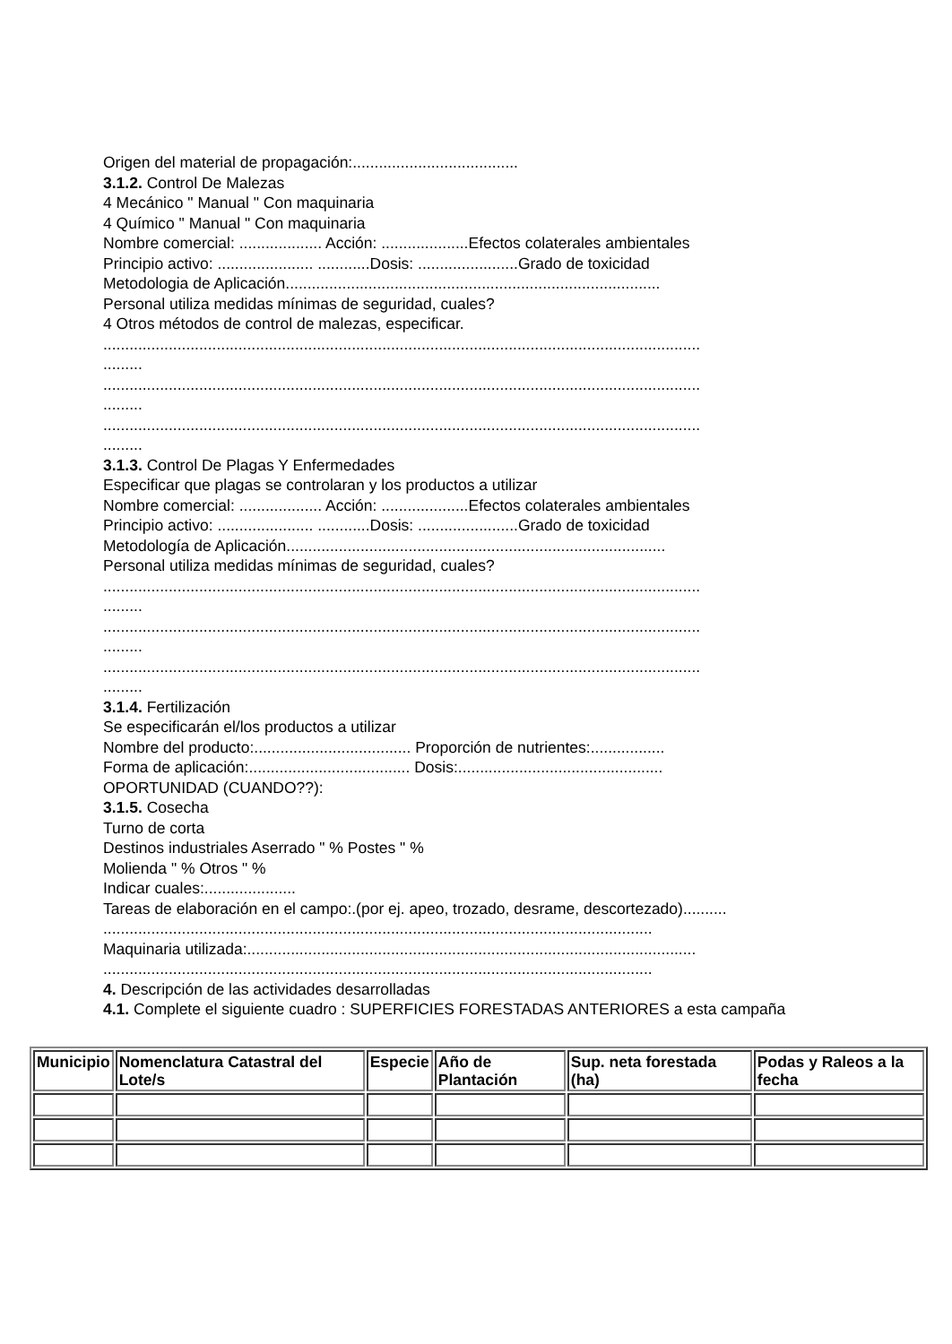Origen del material de propagación:......................................
3.1.2. Control De Malezas
4 Mecánico " Manual " Con maquinaria
4 Químico " Manual " Con maquinaria
Nombre comercial: ................... Acción: ....................Efectos colaterales ambientales
Principio activo: ...................... ............Dosis: .......................Grado de toxicidad
Metodologia de Aplicación......................................................................................
Personal utiliza medidas mínimas de seguridad, cuales?
4 Otros métodos de control de malezas, especificar.
.........................................................................................................................................
.........
.........................................................................................................................................
.........
.........................................................................................................................................
.........
3.1.3. Control De Plagas Y Enfermedades
Especificar que plagas se controlaran y los productos a utilizar
Nombre comercial: ................... Acción: ....................Efectos colaterales ambientales
Principio activo: ...................... ............Dosis: .......................Grado de toxicidad
Metodología de Aplicación.......................................................................................
Personal utiliza medidas mínimas de seguridad, cuales?
.........................................................................................................................................
.........
.........................................................................................................................................
.........
.........................................................................................................................................
.........
3.1.4. Fertilización
Se especificarán el/los productos a utilizar
Nombre del producto:.................................... Proporción de nutrientes:.................
Forma de aplicación:..................................... Dosis:...............................................
OPORTUNIDAD (CUANDO??):
3.1.5. Cosecha
Turno de corta
Destinos industriales Aserrado " % Postes " %
Molienda " % Otros " %
Indicar cuales:.....................
Tareas de elaboración en el campo:.(por ej. apeo, trozado, desrame, descortezado)..........
..............................................................................................................................
Maquinaria utilizada:.......................................................................................................
..............................................................................................................................
4. Descripción de las actividades desarrolladas
4.1. Complete el siguiente cuadro : SUPERFICIES FORESTADAS ANTERIORES a esta campaña
| Municipio | Nomenclatura Catastral del Lote/s | Especie | Año de Plantación | Sup. neta forestada (ha) | Podas y Raleos a la fecha |
| --- | --- | --- | --- | --- | --- |